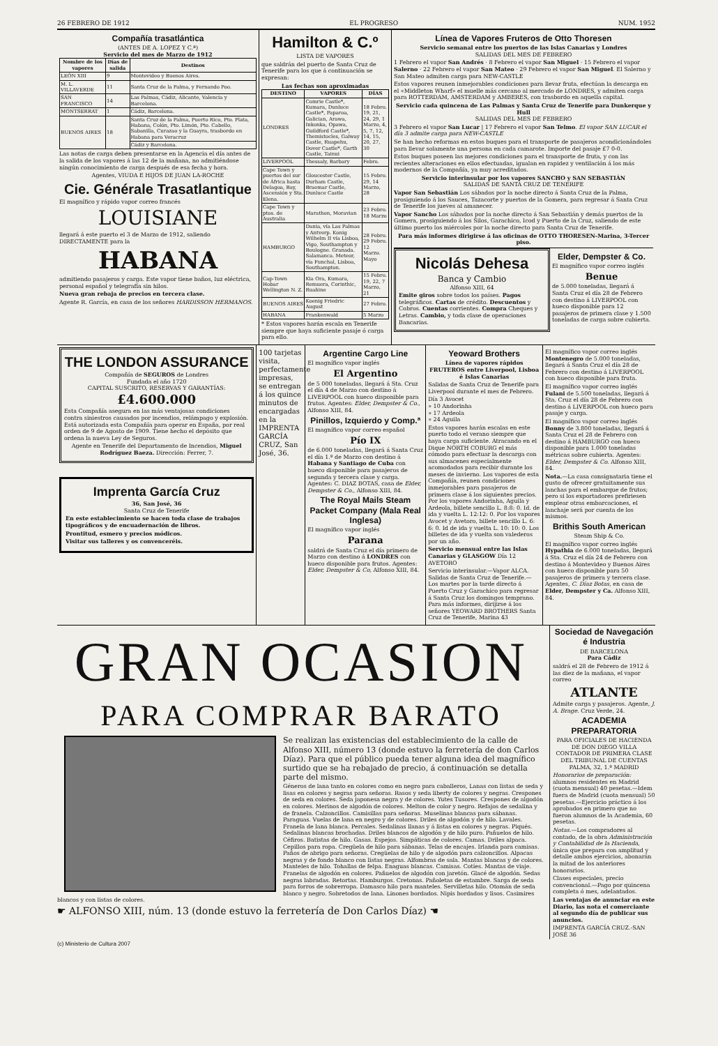26 FEBRERO DE 1912 EL PROGRESO NUM. 1952
Compañía trasatlántica
(ANTES DE A. LOPEZ Y C.ª)
Servicio del mes de Marzo de 1912
| Nombre de los vapores | Días de salida | Destinos |
| --- | --- | --- |
| LEÓN XIII | 9 | Montevideo y Buenos Aires. |
| M. L. VILLAVERDE | 11 | Santa Cruz de la Palma, y Fernando Poo. |
| SAN FRANCISCO | 14 | Las Palmas, Cádiz, Alicante, Valencia y Barcelona. |
| MONTSERRAT | 1 | Cádiz, Barcelona. |
| BUENOS AIRES | 18 | Santa Cruz de la Palma, Puerto Rico, Pto. Plata, Habana, Colón, Pto. Limón, Pto. Cabello, Sabanilla, Curazao y la Guayra, trasbordo en Habana para Veracruz |
| | | Cádiz y Barcelona. |
Las notas de carga deben presentarse en la Agencia el día antes de la salida de los vapores á las 12 de la mañana, no admitiéndose ningún conocimiento de carga después de esa fecha y hora.
Agentes, VIUDA E HIJOS DE JUAN LA-ROCHE
Cie. Générale Trasatlantique
El magnífico y rápido vapor correo francés
LOUISIANE
llegará á este puerto el 3 de Marzo de 1912, saliendo DIRECTAMENTE para la
HABANA
admitiendo pasajeros y carga. Este vapor tiene baños, luz eléctrica, personal español y telegrafía sin hilos.
Nueva gran rebaja de precios en tercera clase.
Agente R. García, en casa de los señores HARDISSON HERMANOS.
Hamilton & C.º
LISTA DE VAPORES
que saldrán del puerto de Santa Cruz de Tenerife para los que á continuación se expresan:
Las fechas son aproximadas
| DESTINO | VAPORES | DÍAS |
| --- | --- | --- |
| LONDRES | Comrie Castle*, Kumara, Dunluce Castle*, Paparoa, Galician, Arawa, Inkonka, Opawa, Guildford Castle*, Themistocles, Galway Castle, Ruapehu, Dover Castle*, Garth Castle, Tainui | 18 Febro. 19, 21, 24, 29, 1 Marzo, 4, 5, 7, 12, 14, 15, 20, 27, 30 |
| LIVERPOOL | Thessaly, Barbary | Febro. |
| Cape Town y puertos del sur de África hasta Delagoa, Bay, Ascensión y Sta. Elena. | Gloucester Castle, Durham Castle, Braemar Castle, Dunluce Castle | 15 Febro. 29, 14 Marzo, 28 |
| Cape Town y ptos. de Australia | Marathon, Moravian | 23 Febro. 18 Marzo |
| HAMBURGO | Dania, vía Las Palmas y Antverp. Konig Wilhelm II vía Lisboa, Vigo, Southampton y Boulogne. Granada. Salamanca. Meteor, vía Funchal, Lisboa, Southampton. | 28 Febro. 29 Febro. 12 Marzo. Mayo |
| Cap-Town Hobar Wellington N. Z. | Kia Ora, Kumara, Remuera, Corinthic, Ruahine | 15 Febro. 19, 22, 7 Marzo, 21 |
| BUENOS AIRES | Koenig Friedric August | 27 Febro. |
| HABANA | Frankenwald | 5 Marzo |
* Estos vapores harán escala en Tenerife siempre que haya suficiente pasaje ó carga para ello.
Línea de Vapores Fruteros de Otto Thoresen
Servicio semanal entre los puertos de las Islas Canarias y Londres
SALIDAS DEL MES DE FEBRERO
1 Febrero el vapor San Andrés · 8 Febrero el vapor San Miguel · 15 Febrero el vapor Salerno · 22 Febrero el vapor San Mateo · 29 Febrero el vapor San Miguel. El Salerno y San Mateo admiten carga para NEW-CASTLE
Estos vapores reunen inmejorables condiciones para llevar fruta, efectúan la descarga en el «Middleton Wharf» el muelle más cercano al mercado de LONDRES, y admiten carga para ROTTERDAM, AMSTERDAM y AMBERES, con trasbordo en aquella capital.
Servicio cada quincena de Las Palmas y Santa Cruz de Tenerife para Dunkerque y Hull
SALIDAS DEL MES DE FEBRERO
3 Febrero el vapor San Lucar | 17 Febrero el vapor San Telmo. El vapor SAN LUCAR el día 3 admite carga para NEW-CASTLE
Se han hecho reformas en estos buques para el transporte de pasajeros acondicionándoles para llevar solamente una persona en cada camarote. Importe del pasaje £7 0-0.
Estos buques poseen las mejores condiciones para el transporte de fruta, y con las recientes alteraciones en ellos efectuadas, igualan en rapidez y ventilación á los más modernos de la Compañía, ya muy acreditados.
Servicio interinsular por los vapores SANCHO y SAN SEBASTIÁN
SALIDAS DE SANTA CRUZ DE TENERIFE
Vapor San Sebastián Los sábados por la noche directo á Santa Cruz de la Palma, prosiguiendo á los Sauces, Tazacorte y puertos de la Gomera, para regresar á Santa Cruz de Tenerife los jueves al amanecer.
Vapor Sancho Los sábados por la noche directo á San Sebastián y demás puertos de la Gomera, prosiguiendo á los Silos, Garachico, Icod y Puerto de la Cruz, saliendo de este último puerto los miércoles por la noche directo para Santa Cruz de Tenerife.
Para más informes dirigirse á las oficinas de OTTO THORESEN-Marina, 3-Tercer piso.
Nicolás Dehesa
Banca y Cambio
Alfonso XIII, 64
Emite giros sobre todos los países. Pagos telegráficos. Cartas de crédito. Descuentos y Cobros. Cuentas corrientes. Compra Cheques y Letras. Cambio, y toda clase de operaciones Bancarias.
Elder, Dempster & Co.
El magnífico vapor correo inglés
Benue
de 5.000 toneladas, llegará á Santa Cruz el día 28 de Febrero con destino á LIVERPOOL con hueco disponible para 12 pasajeros de primera clase y 1.500 toneladas de carga sobre cubierta.
THE LONDON ASSURANCE
Compañía de SEGUROS de Londres
Fundada el año 1720
CAPITAL SUSCRITO, RESERVAS Y GARANTÍAS:
£4.600.000
Esta Compañía asegura en las más ventajosas condiciones contra siniestros causados por incendios, relámpago y explosión. Está autorizada esta Compañía para operar en España, por real orden de 9 de Agosto de 1909. Tiene hecho el depósito que ordena la nueva Ley de Seguros.
Agente en Tenerife del Departamento de Incendios, Miguel Rodríguez Baeza. Dirección: Ferrer, 7.
Imprenta García Cruz
36, San José, 36
Santa Cruz de Tenerife
En este establecimiento se hacen toda clase de trabajos tipográficos y de encuadernación de libros.
Prontitud, esmero y precios módicos.
Visitar sus talleres y os convenceréis.
100 tarjetas visita, perfectamente impresas, se entregan á los quince minutos de encargadas en la IMPRENTA GARCÍA CRUZ, San José, 36.
Argentine Cargo Line
El magnífico vapor inglés
El Argentino
de 5 000 toneladas, llegará á Sta. Cruz el día 4 de Marzo con destino á LIVERPOOL con hueco disponible para frutos. Agentes: Elder, Dempster & Co., Alfonso XIII, 84.
Pinillos, Izquierdo y Comp.ª
El magnífico vapor correo español
Pío IX
de 6.000 toneladas, llegará á Santa Cruz el día 1.º de Marzo con destino á Habana y Santiago de Cuba con hueco disponible para pasajeros de segunda y tercera clase y carga. Agentes: C. DIAZ BOTAS, casa de Elder, Dempster & Co., Alfonso XIII, 84.
The Royal Mails Steam Packet Company (Mala Real Inglesa)
El magnífico vapor inglés
Parana
saldrá de Santa Cruz el día primero de Marzo con destino á LONDRES con hueco disponible para frutos. Agentes: Elder, Dempster & Co, Alfonso XIII, 84.
Yeoward Brothers
Línea de vapores rápidos FRUTEROS entre Liverpool, Lisboa é Islas Canarias
Salidas de Santa Cruz de Tenerife para Liverpool durante el mes de Febrero.
Día 3 Avocet
» 10 Andorinha
» 17 Ardeola
» 24 Aguila
Estos vapores harán escalas en este puerto todo el verano siempre que haya carga suficiente. Atracando en el Dique NORTH COBURG el más cómodo para efectuar la descarga con sus almacenes especialmente acomodados para recibir durante los meses de invierno. Los vapores de esta Compañía, reunen condiciones inmejorables para pasajeros de primera clase á los siguientes precios. Por los vapores Andorinha, Aguila y Ardeola, billete sencillo L. 8:8: 0. Id. de ida y vuelta L. 12:12: 0. Por los vapores Avocet y Avetoro, billete sencillo L. 6: 6: 0. Id de ida y vuelta L. 10: 10: 0. Los billetes de ida y vuelta son valederos por un año.
Servicio mensual entre las Islas Canarias y GLASGOW Día 12 AVETORO
Servicio interinsular.—Vapor ALCA. Salidas de Santa Cruz de Tenerife.—Los martes por la tarde directo á Puerto Cruz y Garachico para regresar á Santa Cruz los domingos temprano. Para más informes, dirijirse á los señores YEOWARD BROTHERS Santa Cruz de Tenerife, Marina 43
El magnífico vapor correo inglés Montenegro de 5.000 toneladas, llegará á Santa Cruz el día 28 de Febrero con destino á LIVERPOOL con hueco disponible para fruta.
El magnífico vapor correo inglés Fulani de 5.500 toneladas, llegará á Sta. Cruz el día 28 de Febrero con destino á LIVERPOOL con hueco para pasaje y carga.
El magnífico vapor correo inglés Bonny de 3.800 toneladas, llegará á Santa Cruz el 28 de Febrero con destino á HAMBURGO con hueco disponible para 1.000 toneladas métricas sobre cubierta. Agentes: Elder, Dempster & Co. Alfonso XIII, 84.
Nota.—La casa consignataria tiene el gusto de ofrecer gratuitamente sus lanchas para el embarque de frutos; pero si los exportadores prefiriesen emplear otras embarcaciones, el lanchaje será por cuenta de los mismos.
Brithis South American
Steam Ship & Co.
El magnífico vapor correo inglés Hypathia de 6.000 toneladas, llegará á Sta. Cruz el día 24 de Febrero con destino á Montevideo y Buenos Aires con hueco disponible para 50 pasajeros de primera y tercera clase. Agentes, C. Díaz Botas, en casa de Elder, Dempster y Ca. Alfonso XIII, 84.
GRAN OCASION
PARA COMPRAR BARATO
Se realizan las existencias del establecimiento de la calle de Alfonso XIII, número 13 (donde estuvo la ferretería de don Carlos Díaz). Para que el público pueda tener alguna idea del magnífico surtido que se ha rebajado de precio, á continuación se detalla parte del mismo.
Géneros de lana tanto en colores como en negro para caballeros, Lanas con listas de seda y lisas en colores y negras para señoras. Rasos y seda liberty de colores y negras. Crespones de seda en colores. Seda japonesa negra y de colores. Yutes Tusores. Crespones de algodón en colores. Merinos de algodón de colores. Melton de color y negro. Refajos de sedalina y de franela. Calzoncillos. Camisillas para señoras. Muselinas blancas para sábanas. Paraguas. Vuelas de lana en negro y de colores. Driles de algodón y de hilo. Lavales. Franela de lana blanca. Percales. Sedalinas llanas y á listas en colores y negras. Piqués. Sedalinas blancas brochadas. Driles blancos de algodón y de hilo puro. Pañuelos de hilo. Céfiros. Batistas de hilo. Gasas. Espejos. Simpáticas de colores. Camas. Driles alpaca. Cepillos para ropa. Cregüela de hilo para sábanas. Telas de encajes. Irlanda para camisas. Paños de abrigo para señoras. Cregüelas de hilo y de algodón para calzoncillos. Alpacas negras y de fondo blanco con listas negras. Alfombras de sala. Mantas blancas y de colores. Manteles de hilo. Tohallas de felpa. Enaguas blancas. Camisas. Cotíes. Mantas de viaje. Franelas de algodón en colores. Pañuelos de algodón con jaretón. Glacé de algodón. Sedas negras labradas. Retortas. Hamburgos. Cretonas. Pañoletas de estambre. Sarga de seda para forros de sobrerropa. Damasco hilo para manteles. Servilletas hilo. Otomán de seda blanco y negro. Sobretodos de lana. Linones bordados. Nipis bordados y lisos. Casimires blancos y con listas de colores.
☛ ALFONSO XIII, núm. 13 (donde estuvo la ferretería de Don Carlos Díaz) ☚
Sociedad de Navegación é Industria
DE BARCELONA
Para Cádiz
saldrá el 28 de Febrero de 1912 á las diez de la mañana, el vapor correo
ATLANTE
Admite carga y pasajeros. Agente, J. A. Brage. Cruz Verde, 24.
ACADEMIA PREPARATORIA
PARA OFICIALES DE HACIENDA
DE DON DIEGO VILLA
CONTADOR DE PRIMERA CLASE DEL TRIBUNAL DE CUENTAS
PALMA, 32, 1.º MADRID
Honorarios de preparación: alumnos residentes en Madrid (cuota mensual) 40 pesetas.—Idem fuera de Madrid (cuota mensual) 50 pesetas.—Ejercicio práctico á los aprobados en primero que no fueron alumnos de la Academia, 60 pesetas.
Notas.—Los compradores al contado, de la obra Administración y Contabilidad de la Hacienda, única que prepara con amplitud y detalle ambos ejercicios, abonarán la mitad de los anteriores honorarios.
Clases especiales, precio convencional.—Pago por quincena completa ó mes, adelantados.
Las ventajas de anunciar en este Diario, las nota el comerciante al segundo día de publicar sus anuncios.
IMPRENTA GARCÍA CRUZ.-SAN JOSÉ 36
(c) Ministerio de Cultura 2007